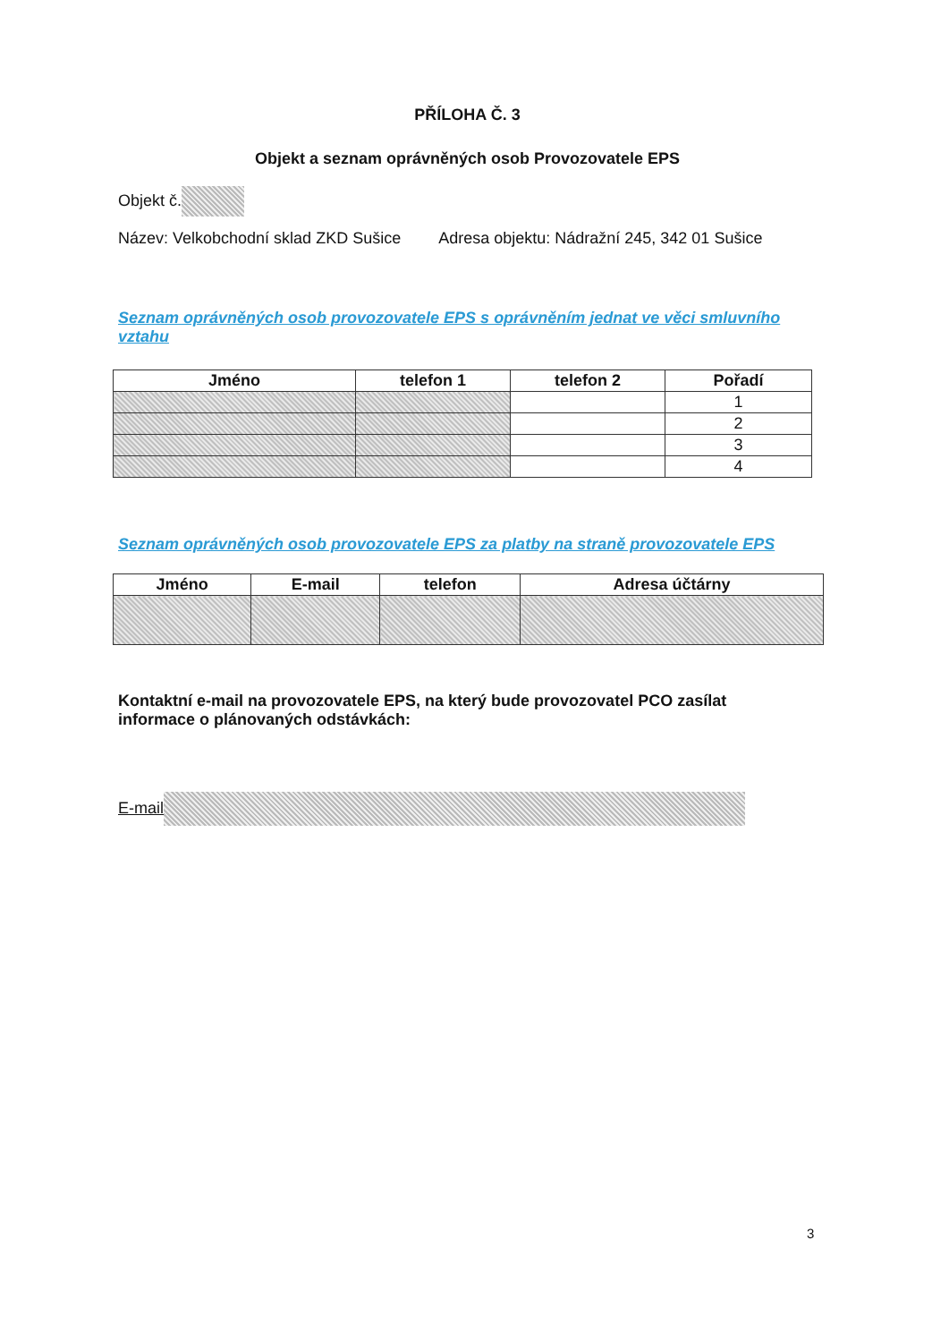PŘÍLOHA Č. 3
Objekt a seznam oprávněných osob Provozovatele EPS
Objekt č.
Název: Velkobchodní sklad ZKD Sušice Adresa objektu: Nádražní 245, 342 01 Sušice
Seznam oprávněných osob provozovatele EPS s oprávněním jednat ve věci smluvního vztahu
| Jméno | telefon 1 | telefon 2 | Pořadí |
| --- | --- | --- | --- |
| | | | 1 |
| | | | 2 |
| | | | 3 |
| | | | 4 |
Seznam oprávněných osob provozovatele EPS za platby na straně provozovatele EPS
| Jméno | E-mail | telefon | Adresa účtárny |
| --- | --- | --- | --- |
Kontaktní e-mail na provozovatele EPS, na který bude provozovatel PCO zasílat informace o plánovaných odstávkách:
E-mail
3